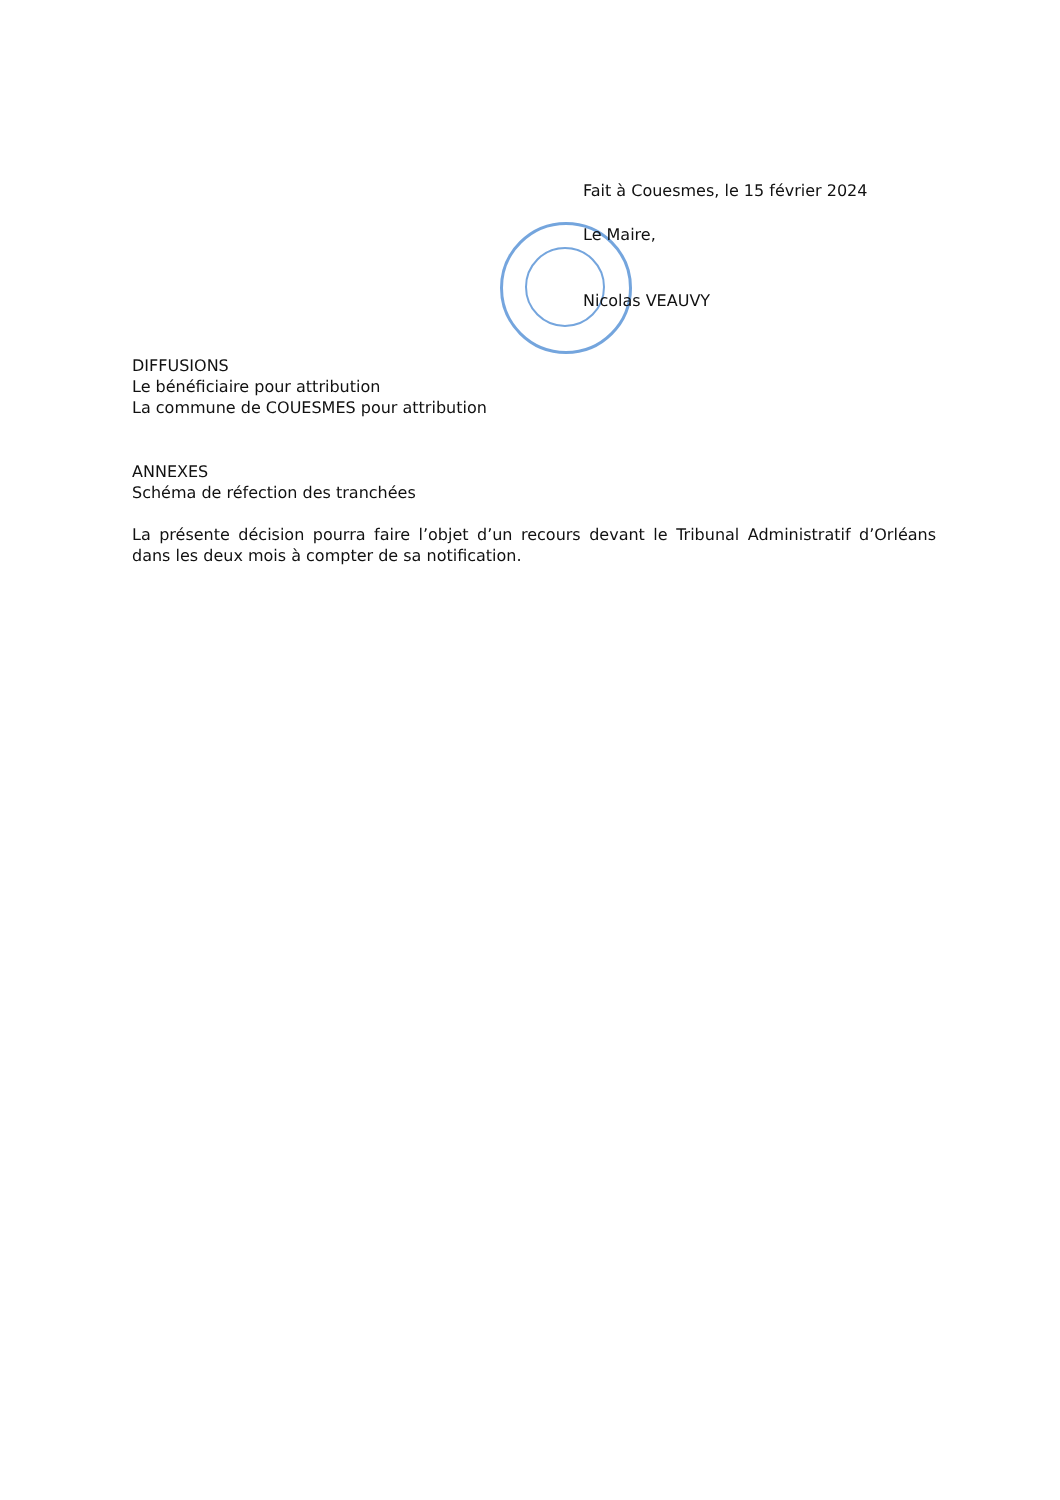Fait à Couesmes, le 15 février 2024
Le Maire,
Nicolas VEAUVY
DIFFUSIONS
Le bénéficiaire pour attribution
La commune de COUESMES pour attribution
ANNEXES
Schéma de réfection des tranchées
La présente décision pourra faire l’objet d’un recours devant le Tribunal Administratif d’Orléans dans les deux mois à compter de sa notification.